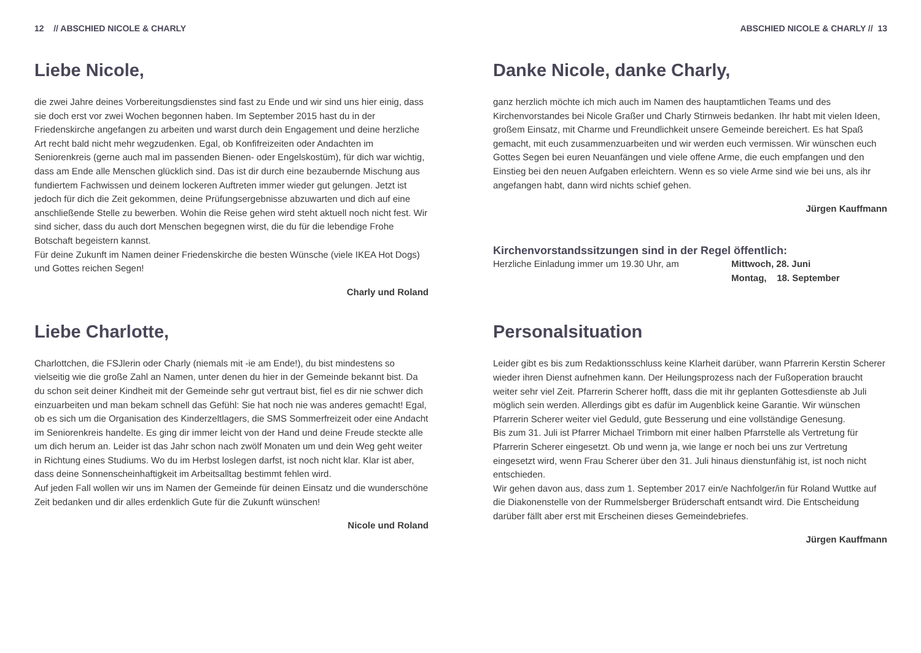12 // ABSCHIED NICOLE & CHARLY
Liebe Nicole,
die zwei Jahre deines Vorbereitungsdienstes sind fast zu Ende und wir sind uns hier einig, dass sie doch erst vor zwei Wochen begonnen haben. Im September 2015 hast du in der Friedenskirche angefangen zu arbeiten und warst durch dein Engagement und deine herzliche Art recht bald nicht mehr wegzudenken. Egal, ob Konfifreizeiten oder Andachten im Seniorenkreis (gerne auch mal im passenden Bienen- oder Engelskostüm), für dich war wichtig, dass am Ende alle Menschen glücklich sind. Das ist dir durch eine bezaubernde Mischung aus fundiertem Fachwissen und deinem lockeren Auftreten immer wieder gut gelungen. Jetzt ist jedoch für dich die Zeit gekommen, deine Prüfungsergebnisse abzuwarten und dich auf eine anschließende Stelle zu bewerben. Wohin die Reise gehen wird steht aktuell noch nicht fest. Wir sind sicher, dass du auch dort Menschen begegnen wirst, die du für die lebendige Frohe Botschaft begeistern kannst.
Für deine Zukunft im Namen deiner Friedenskirche die besten Wünsche (viele IKEA Hot Dogs) und Gottes reichen Segen!
Charly und Roland
Liebe Charlotte,
Charlottchen, die FSJlerin oder Charly (niemals mit -ie am Ende!), du bist mindestens so vielseitig wie die große Zahl an Namen, unter denen du hier in der Gemeinde bekannt bist. Da du schon seit deiner Kindheit mit der Gemeinde sehr gut vertraut bist, fiel es dir nie schwer dich einzuarbeiten und man bekam schnell das Gefühl: Sie hat noch nie was anderes gemacht! Egal, ob es sich um die Organisation des Kinderzeltlagers, die SMS Sommerfreizeit oder eine Andacht im Seniorenkreis handelte. Es ging dir immer leicht von der Hand und deine Freude steckte alle um dich herum an. Leider ist das Jahr schon nach zwölf Monaten um und dein Weg geht weiter in Richtung eines Studiums. Wo du im Herbst loslegen darfst, ist noch nicht klar. Klar ist aber, dass deine Sonnenscheinhaftigkeit im Arbeitsalltag bestimmt fehlen wird.
Auf jeden Fall wollen wir uns im Namen der Gemeinde für deinen Einsatz und die wunderschöne Zeit bedanken und dir alles erdenklich Gute für die Zukunft wünschen!
Nicole und Roland
ABSCHIED NICOLE & CHARLY // 13
Danke Nicole, danke Charly,
ganz herzlich möchte ich mich auch im Namen des hauptamtlichen Teams und des Kirchenvorstandes bei Nicole Graßer und Charly Stirnweis bedanken. Ihr habt mit vielen Ideen, großem Einsatz, mit Charme und Freundlichkeit unsere Gemeinde bereichert. Es hat Spaß gemacht, mit euch zusammenzuarbeiten und wir werden euch vermissen. Wir wünschen euch Gottes Segen bei euren Neuanfängen und viele offene Arme, die euch empfangen und den Einstieg bei den neuen Aufgaben erleichtern. Wenn es so viele Arme sind wie bei uns, als ihr angefangen habt, dann wird nichts schief gehen.
Jürgen Kauffmann
Kirchenvorstandssitzungen sind in der Regel öffentlich:
Herzliche Einladung immer um 19.30 Uhr, am Mittwoch, 28. Juni
Montag, 18. September
Personalsituation
Leider gibt es bis zum Redaktionsschluss keine Klarheit darüber, wann Pfarrerin Kerstin Scherer wieder ihren Dienst aufnehmen kann. Der Heilungsprozess nach der Fußoperation braucht weiter sehr viel Zeit. Pfarrerin Scherer hofft, dass die mit ihr geplanten Gottesdienste ab Juli möglich sein werden. Allerdings gibt es dafür im Augenblick keine Garantie. Wir wünschen Pfarrerin Scherer weiter viel Geduld, gute Besserung und eine vollständige Genesung.
Bis zum 31. Juli ist Pfarrer Michael Trimborn mit einer halben Pfarrstelle als Vertretung für Pfarrerin Scherer eingesetzt. Ob und wenn ja, wie lange er noch bei uns zur Vertretung eingesetzt wird, wenn Frau Scherer über den 31. Juli hinaus dienstunfähig ist, ist noch nicht entschieden.
Wir gehen davon aus, dass zum 1. September 2017 ein/e Nachfolger/in für Roland Wuttke auf die Diakonenstelle von der Rummelsberger Brüderschaft entsandt wird. Die Entscheidung darüber fällt aber erst mit Erscheinen dieses Gemeindebriefes.
Jürgen Kauffmann